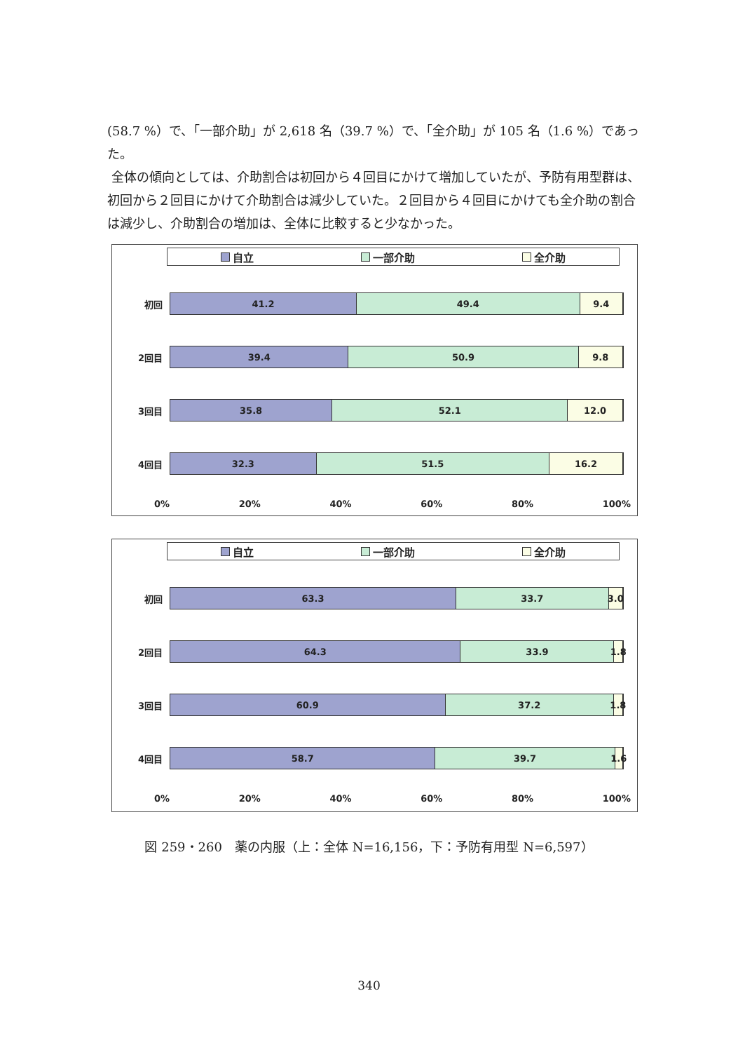(58.7 %）で、「一部介助」が 2,618 名（39.7 %）で、「全介助」が 105 名（1.6 %）であった。
全体の傾向としては、介助割合は初回から４回目にかけて増加していたが、予防有用型群は、初回から２回目にかけて介助割合は減少していた。２回目から４回目にかけても全介助の割合は減少し、介助割合の増加は、全体に比較すると少なかった。
自立 一部介助 全介助
初回
41.2 49.4 9.4
2回目
39.4 50.9 9.8
3回目
35.8 52.1 12.0
4回目
32.3 51.5 16.2
0% 20% 40% 60% 80% 100%
自立 一部介助 全介助
初回
63.3 33.7 3.0
2回目
64.3 33.9 1.8
3回目
60.9 37.2 1.8
4回目
58.7 39.7 1.6
0% 20% 40% 60% 80% 100%
図 259・260　薬の内服（上：全体 N=16,156，下：予防有用型 N=6,597）
340